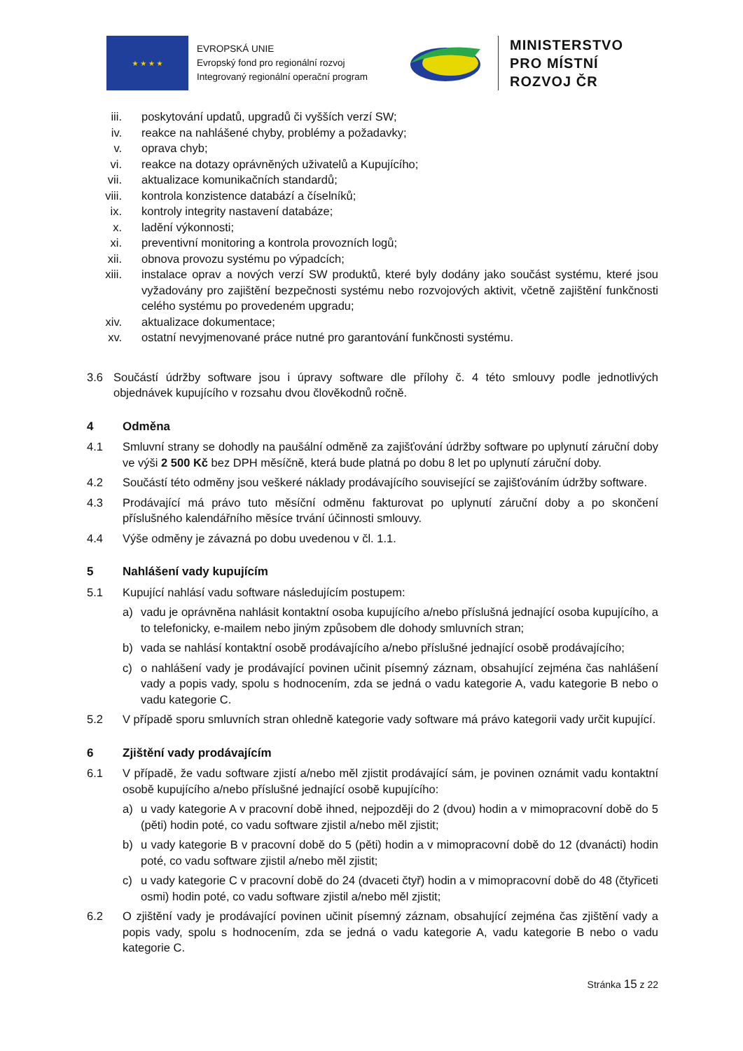★ ★ ★ ★
EVROPSKÁ UNIE
Evropský fond pro regionální rozvoj
Integrovaný regionální operační program
MINISTERSTVO
PRO MÍSTNÍ
ROZVOJ ČR
iii. poskytování updatů, upgradů či vyšších verzí SW;
iv. reakce na nahlášené chyby, problémy a požadavky;
v. oprava chyb;
vi. reakce na dotazy oprávněných uživatelů a Kupujícího;
vii. aktualizace komunikačních standardů;
viii. kontrola konzistence databází a číselníků;
ix. kontroly integrity nastavení databáze;
x. ladění výkonnosti;
xi. preventivní monitoring a kontrola provozních logů;
xii. obnova provozu systému po výpadcích;
xiii. instalace oprav a nových verzí SW produktů, které byly dodány jako součást systému, které jsou vyžadovány pro zajištění bezpečnosti systému nebo rozvojových aktivit, včetně zajištění funkčnosti celého systému po provedeném upgradu;
xiv. aktualizace dokumentace;
xv. ostatní nevyjmenované práce nutné pro garantování funkčnosti systému.
3.6 Součástí údržby software jsou i úpravy software dle přílohy č. 4 této smlouvy podle jednotlivých objednávek kupujícího v rozsahu dvou člověkodnů ročně.
4 Odměna
4.1 Smluvní strany se dohodly na paušální odměně za zajišťování údržby software po uplynutí záruční doby ve výši 2 500 Kč bez DPH měsíčně, která bude platná po dobu 8 let po uplynutí záruční doby.
4.2 Součástí této odměny jsou veškeré náklady prodávajícího související se zajišťováním údržby software.
4.3 Prodávající má právo tuto měsíční odměnu fakturovat po uplynutí záruční doby a po skončení příslušného kalendářního měsíce trvání účinnosti smlouvy.
4.4 Výše odměny je závazná po dobu uvedenou v čl. 1.1.
5 Nahlášení vady kupujícím
5.1 Kupující nahlásí vadu software následujícím postupem:
a) vadu je oprávněna nahlásit kontaktní osoba kupujícího a/nebo příslušná jednající osoba kupujícího, a to telefonicky, e-mailem nebo jiným způsobem dle dohody smluvních stran;
b) vada se nahlásí kontaktní osobě prodávajícího a/nebo příslušné jednající osobě prodávajícího;
c) o nahlášení vady je prodávající povinen učinit písemný záznam, obsahující zejména čas nahlášení vady a popis vady, spolu s hodnocením, zda se jedná o vadu kategorie A, vadu kategorie B nebo o vadu kategorie C.
5.2 V případě sporu smluvních stran ohledně kategorie vady software má právo kategorii vady určit kupující.
6 Zjištění vady prodávajícím
6.1 V případě, že vadu software zjistí a/nebo měl zjistit prodávající sám, je povinen oznámit vadu kontaktní osobě kupujícího a/nebo příslušné jednající osobě kupujícího:
a) u vady kategorie A v pracovní době ihned, nejpozději do 2 (dvou) hodin a v mimopracovní době do 5 (pěti) hodin poté, co vadu software zjistil a/nebo měl zjistit;
b) u vady kategorie B v pracovní době do 5 (pěti) hodin a v mimopracovní době do 12 (dvanácti) hodin poté, co vadu software zjistil a/nebo měl zjistit;
c) u vady kategorie C v pracovní době do 24 (dvaceti čtyř) hodin a v mimopracovní době do 48 (čtyřiceti osmi) hodin poté, co vadu software zjistil a/nebo měl zjistit;
6.2 O zjištění vady je prodávající povinen učinit písemný záznam, obsahující zejména čas zjištění vady a popis vady, spolu s hodnocením, zda se jedná o vadu kategorie A, vadu kategorie B nebo o vadu kategorie C.
Stránka 15 z 22